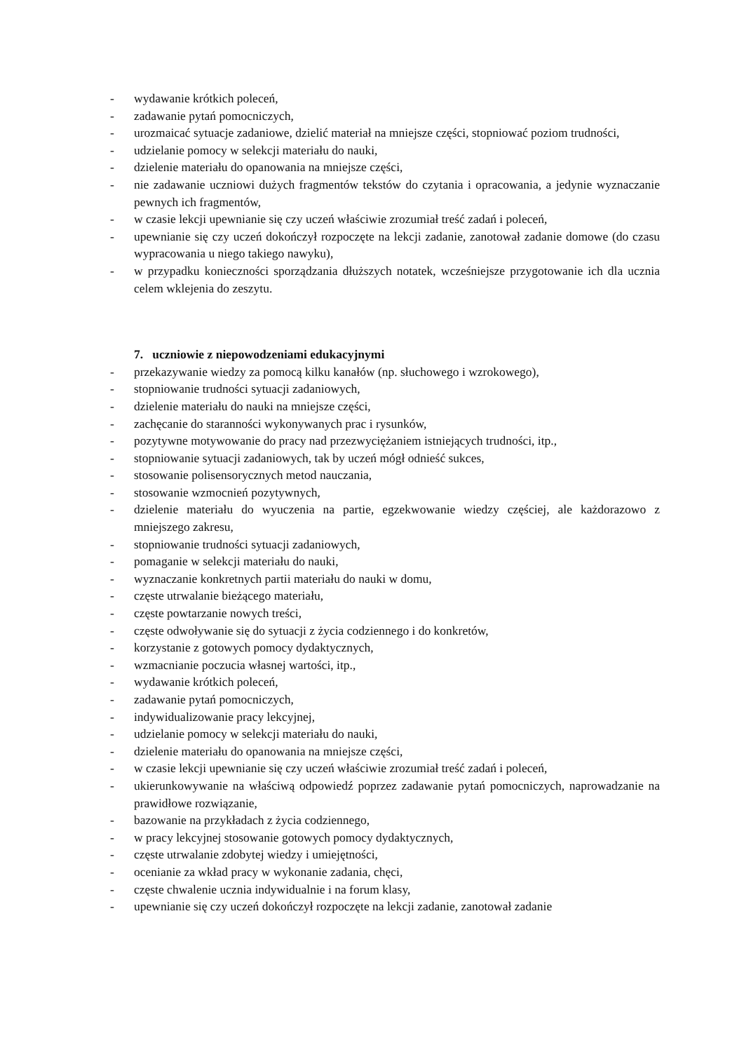- wydawanie krótkich poleceń,
- zadawanie pytań pomocniczych,
- urozmaicać sytuacje zadaniowe, dzielić materiał na mniejsze części, stopniować poziom trudności,
- udzielanie pomocy w selekcji materiału do nauki,
- dzielenie materiału do opanowania na mniejsze części,
- nie zadawanie uczniowi dużych fragmentów tekstów do czytania i opracowania, a jedynie wyznaczanie pewnych ich fragmentów,
- w czasie lekcji upewnianie się czy uczeń właściwie zrozumiał treść zadań i poleceń,
- upewnianie się czy uczeń dokończył rozpoczęte na lekcji zadanie, zanotował zadanie domowe (do czasu wypracowania u niego takiego nawyku),
- w przypadku konieczności sporządzania dłuższych notatek, wcześniejsze przygotowanie ich dla ucznia celem wklejenia do zeszytu.
7. uczniowie z niepowodzeniami edukacyjnymi
- przekazywanie wiedzy za pomocą kilku kanałów (np. słuchowego i wzrokowego),
- stopniowanie trudności sytuacji zadaniowych,
- dzielenie materiału do nauki na mniejsze części,
- zachęcanie do staranności wykonywanych prac i rysunków,
- pozytywne motywowanie do pracy nad przezwyciężaniem istniejących trudności, itp.,
- stopniowanie sytuacji zadaniowych, tak by uczeń mógł odnieść sukces,
- stosowanie polisensorycznych metod nauczania,
- stosowanie wzmocnień pozytywnych,
- dzielenie materiału do wyuczenia na partie, egzekwowanie wiedzy częściej, ale każdorazowo z mniejszego zakresu,
- stopniowanie trudności sytuacji zadaniowych,
- pomaganie w selekcji materiału do nauki,
- wyznaczanie konkretnych partii materiału do nauki w domu,
- częste utrwalanie bieżącego materiału,
- częste powtarzanie nowych treści,
- częste odwoływanie się do sytuacji z życia codziennego i do konkretów,
- korzystanie z gotowych pomocy dydaktycznych,
- wzmacnianie poczucia własnej wartości, itp.,
- wydawanie krótkich poleceń,
- zadawanie pytań pomocniczych,
- indywidualizowanie pracy lekcyjnej,
- udzielanie pomocy w selekcji materiału do nauki,
- dzielenie materiału do opanowania na mniejsze części,
- w czasie lekcji upewnianie się czy uczeń właściwie zrozumiał treść zadań i poleceń,
- ukierunkowywanie na właściwą odpowiedź poprzez zadawanie pytań pomocniczych, naprowadzanie na prawidłowe rozwiązanie,
- bazowanie na przykładach z życia codziennego,
- w pracy lekcyjnej stosowanie gotowych pomocy dydaktycznych,
- częste utrwalanie zdobytej wiedzy i umiejętności,
- ocenianie za wkład pracy w wykonanie zadania, chęci,
- częste chwalenie ucznia indywidualnie i na forum klasy,
- upewnianie się czy uczeń dokończył rozpoczęte na lekcji zadanie, zanotował zadanie